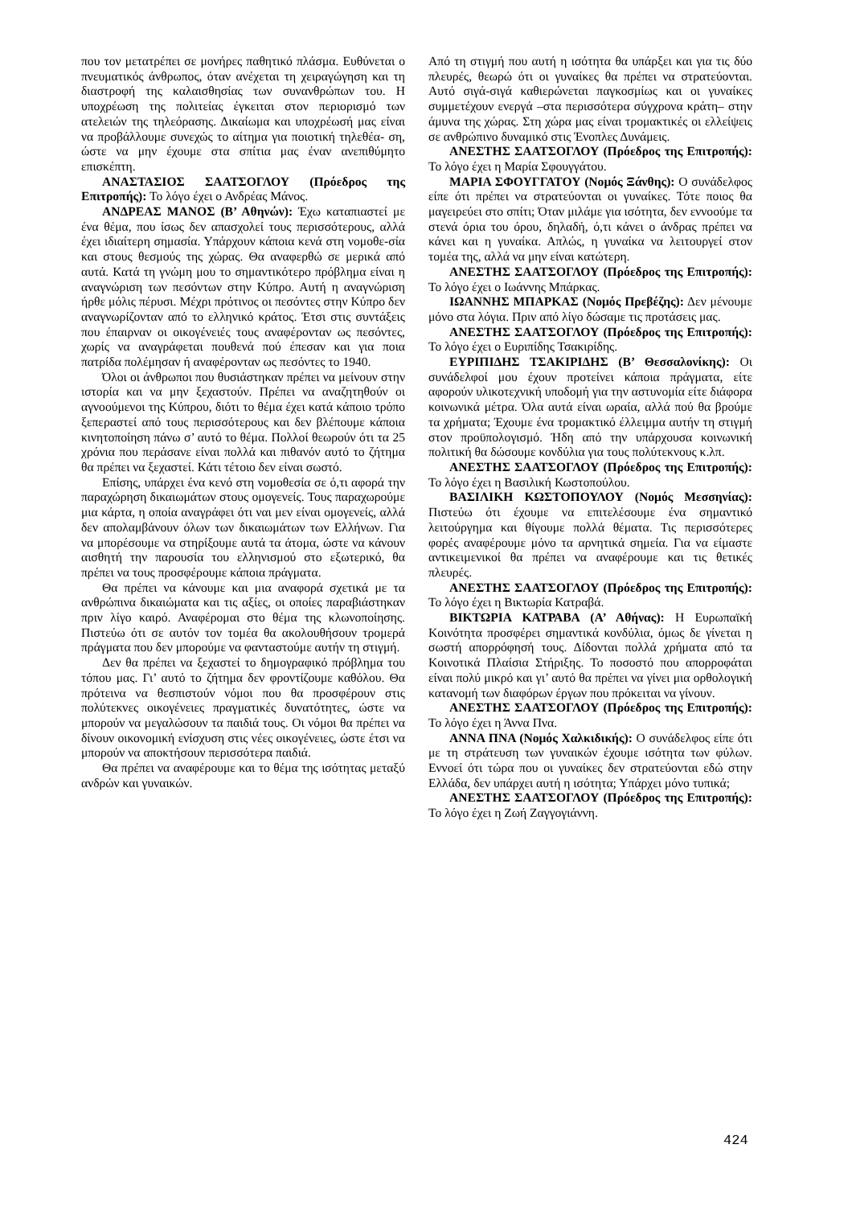που τον μετατρέπει σε μονήρες παθητικό πλάσμα. Ευθύνεται ο πνευματικός άνθρωπος, όταν ανέχεται τη χειραγώγηση και τη διαστροφή της καλαισθησίας των συνανθρώπων του. Η υποχρέωση της πολιτείας έγκειται στον περιορισμό των ατελειών της τηλεόρασης. Δικαίωμα και υποχρέωσή μας είναι να προβάλλουμε συνεχώς το αίτημα για ποιοτική τηλεθέα- ση, ώστε να μην έχουμε στα σπίτια μας έναν ανεπιθύμητο επισκέπτη.
ΑΝΑΣΤΑΣΙΟΣ ΣΑΑΤΣΟΓΛΟΥ (Πρόεδρος της Επιτροπής): Το λόγο έχει ο Ανδρέας Μάνος.
ΑΝΔΡΕΑΣ ΜΑΝΟΣ (Β’ Αθηνών): Έχω καταπιαστεί με ένα θέμα, που ίσως δεν απασχολεί τους περισσότερους, αλλά έχει ιδιαίτερη σημασία. Υπάρχουν κάποια κενά στη νομοθε-σία και στους θεσμούς της χώρας. Θα αναφερθώ σε μερικά από αυτά. Κατά τη γνώμη μου το σημαντικότερο πρόβλημα είναι η αναγνώριση των πεσόντων στην Κύπρο. Αυτή η αναγνώριση ήρθε μόλις πέρυσι. Μέχρι πρότινος οι πεσόντες στην Κύπρο δεν αναγνωρίζονταν από το ελληνικό κράτος. Έτσι στις συντάξεις που έπαιρναν οι οικογένειές τους αναφέρονταν ως πεσόντες, χωρίς να αναγράφεται πουθενά πού έπεσαν και για ποια πατρίδα πολέμησαν ή αναφέρονταν ως πεσόντες το 1940.
Όλοι οι άνθρωποι που θυσιάστηκαν πρέπει να μείνουν στην ιστορία και να μην ξεχαστούν. Πρέπει να αναζητηθούν οι αγνοούμενοι της Κύπρου, διότι το θέμα έχει κατά κάποιο τρόπο ξεπεραστεί από τους περισσότερους και δεν βλέπουμε κάποια κινητοποίηση πάνω σ’ αυτό το θέμα. Πολλοί θεωρούν ότι τα 25 χρόνια που περάσανε είναι πολλά και πιθανόν αυτό το ζήτημα θα πρέπει να ξεχαστεί. Κάτι τέτοιο δεν είναι σωστό.
Επίσης, υπάρχει ένα κενό στη νομοθεσία σε ό,τι αφορά την παραχώρηση δικαιωμάτων στους ομογενείς. Τους παραχωρούμε μια κάρτα, η οποία αναγράφει ότι ναι μεν είναι ομογενείς, αλλά δεν απολαμβάνουν όλων των δικαιωμάτων των Ελλήνων. Για να μπορέσουμε να στηρίξουμε αυτά τα άτομα, ώστε να κάνουν αισθητή την παρουσία του ελληνισμού στο εξωτερικό, θα πρέπει να τους προσφέρουμε κάποια πράγματα.
Θα πρέπει να κάνουμε και μια αναφορά σχετικά με τα ανθρώπινα δικαιώματα και τις αξίες, οι οποίες παραβιάστηκαν πριν λίγο καιρό. Αναφέρομαι στο θέμα της κλωνοποίησης. Πιστεύω ότι σε αυτόν τον τομέα θα ακολουθήσουν τρομερά πράγματα που δεν μπορούμε να φανταστούμε αυτήν τη στιγμή.
Δεν θα πρέπει να ξεχαστεί το δημογραφικό πρόβλημα του τόπου μας. Γι’ αυτό το ζήτημα δεν φροντίζουμε καθόλου. Θα πρότεινα να θεσπιστούν νόμοι που θα προσφέρουν στις πολύτεκνες οικογένειες πραγματικές δυνατότητες, ώστε να μπορούν να μεγαλώσουν τα παιδιά τους. Οι νόμοι θα πρέπει να δίνουν οικονομική ενίσχυση στις νέες οικογένειες, ώστε έτσι να μπορούν να αποκτήσουν περισσότερα παιδιά.
Θα πρέπει να αναφέρουμε και το θέμα της ισότητας μεταξύ ανδρών και γυναικών.
Από τη στιγμή που αυτή η ισότητα θα υπάρξει και για τις δύο πλευρές, θεωρώ ότι οι γυναίκες θα πρέπει να στρατεύονται. Αυτό σιγά-σιγά καθιερώνεται παγκοσμίως και οι γυναίκες συμμετέχουν ενεργά –στα περισσότερα σύγχρονα κράτη– στην άμυνα της χώρας. Στη χώρα μας είναι τρομακτικές οι ελλείψεις σε ανθρώπινο δυναμικό στις Ένοπλες Δυνάμεις.
ΑΝΕΣΤΗΣ ΣΑΑΤΣΟΓΛΟΥ (Πρόεδρος της Επιτροπής): Το λόγο έχει η Μαρία Σφουγγάτου.
ΜΑΡΙΑ ΣΦΟΥΓΓΑΤΟΥ (Νομός Ξάνθης): Ο συνάδελφος είπε ότι πρέπει να στρατεύονται οι γυναίκες. Τότε ποιος θα μαγειρεύει στο σπίτι; Όταν μιλάμε για ισότητα, δεν εννοούμε τα στενά όρια του όρου, δηλαδή, ό,τι κάνει ο άνδρας πρέπει να κάνει και η γυναίκα. Απλώς, η γυναίκα να λειτουργεί στον τομέα της, αλλά να μην είναι κατώτερη.
ΑΝΕΣΤΗΣ ΣΑΑΤΣΟΓΛΟΥ (Πρόεδρος της Επιτροπής): Το λόγο έχει ο Ιωάννης Μπάρκας.
ΙΩΑΝΝΗΣ ΜΠΑΡΚΑΣ (Νομός Πρεβέζης): Δεν μένουμε μόνο στα λόγια. Πριν από λίγο δώσαμε τις προτάσεις μας.
ΑΝΕΣΤΗΣ ΣΑΑΤΣΟΓΛΟΥ (Πρόεδρος της Επιτροπής): Το λόγο έχει ο Ευριπίδης Τσακιρίδης.
ΕΥΡΙΠΙΔΗΣ ΤΣΑΚΙΡΙΔΗΣ (Β’ Θεσσαλονίκης): Οι συνάδελφοί μου έχουν προτείνει κάποια πράγματα, είτε αφορούν υλικοτεχνική υποδομή για την αστυνομία είτε διάφορα κοινωνικά μέτρα. Όλα αυτά είναι ωραία, αλλά πού θα βρούμε τα χρήματα; Έχουμε ένα τρομακτικό έλλειμμα αυτήν τη στιγμή στον προϋπολογισμό. Ήδη από την υπάρχουσα κοινωνική πολιτική θα δώσουμε κονδύλια για τους πολύτεκνους κ.λπ.
ΑΝΕΣΤΗΣ ΣΑΑΤΣΟΓΛΟΥ (Πρόεδρος της Επιτροπής): Το λόγο έχει η Βασιλική Κωστοπούλου.
ΒΑΣΙΛΙΚΗ ΚΩΣΤΟΠΟΥΛΟΥ (Νομός Μεσσηνίας): Πιστεύω ότι έχουμε να επιτελέσουμε ένα σημαντικό λειτούργημα και θίγουμε πολλά θέματα. Τις περισσότερες φορές αναφέρουμε μόνο τα αρνητικά σημεία. Για να είμαστε αντικειμενικοί θα πρέπει να αναφέρουμε και τις θετικές πλευρές.
ΑΝΕΣΤΗΣ ΣΑΑΤΣΟΓΛΟΥ (Πρόεδρος της Επιτροπής): Το λόγο έχει η Βικτωρία Κατραβά.
ΒΙΚΤΩΡΙΑ ΚΑΤΡΑΒΑ (Α’ Αθήνας): Η Ευρωπαϊκή Κοινότητα προσφέρει σημαντικά κονδύλια, όμως δε γίνεται η σωστή απορρόφησή τους. Δίδονται πολλά χρήματα από τα Κοινοτικά Πλαίσια Στήριξης. Το ποσοστό που απορροφάται είναι πολύ μικρό και γι’ αυτό θα πρέπει να γίνει μια ορθολογική κατανομή των διαφόρων έργων που πρόκειται να γίνουν.
ΑΝΕΣΤΗΣ ΣΑΑΤΣΟΓΛΟΥ (Πρόεδρος της Επιτροπής): Το λόγο έχει η Άννα Πνα.
ΑΝΝΑ ΠΝΑ (Νομός Χαλκιδικής): Ο συνάδελφος είπε ότι με τη στράτευση των γυναικών έχουμε ισότητα των φύλων. Εννοεί ότι τώρα που οι γυναίκες δεν στρατεύονται εδώ στην Ελλάδα, δεν υπάρχει αυτή η ισότητα; Υπάρχει μόνο τυπικά;
ΑΝΕΣΤΗΣ ΣΑΑΤΣΟΓΛΟΥ (Πρόεδρος της Επιτροπής): Το λόγο έχει η Ζωή Ζαγγογιάννη.
424